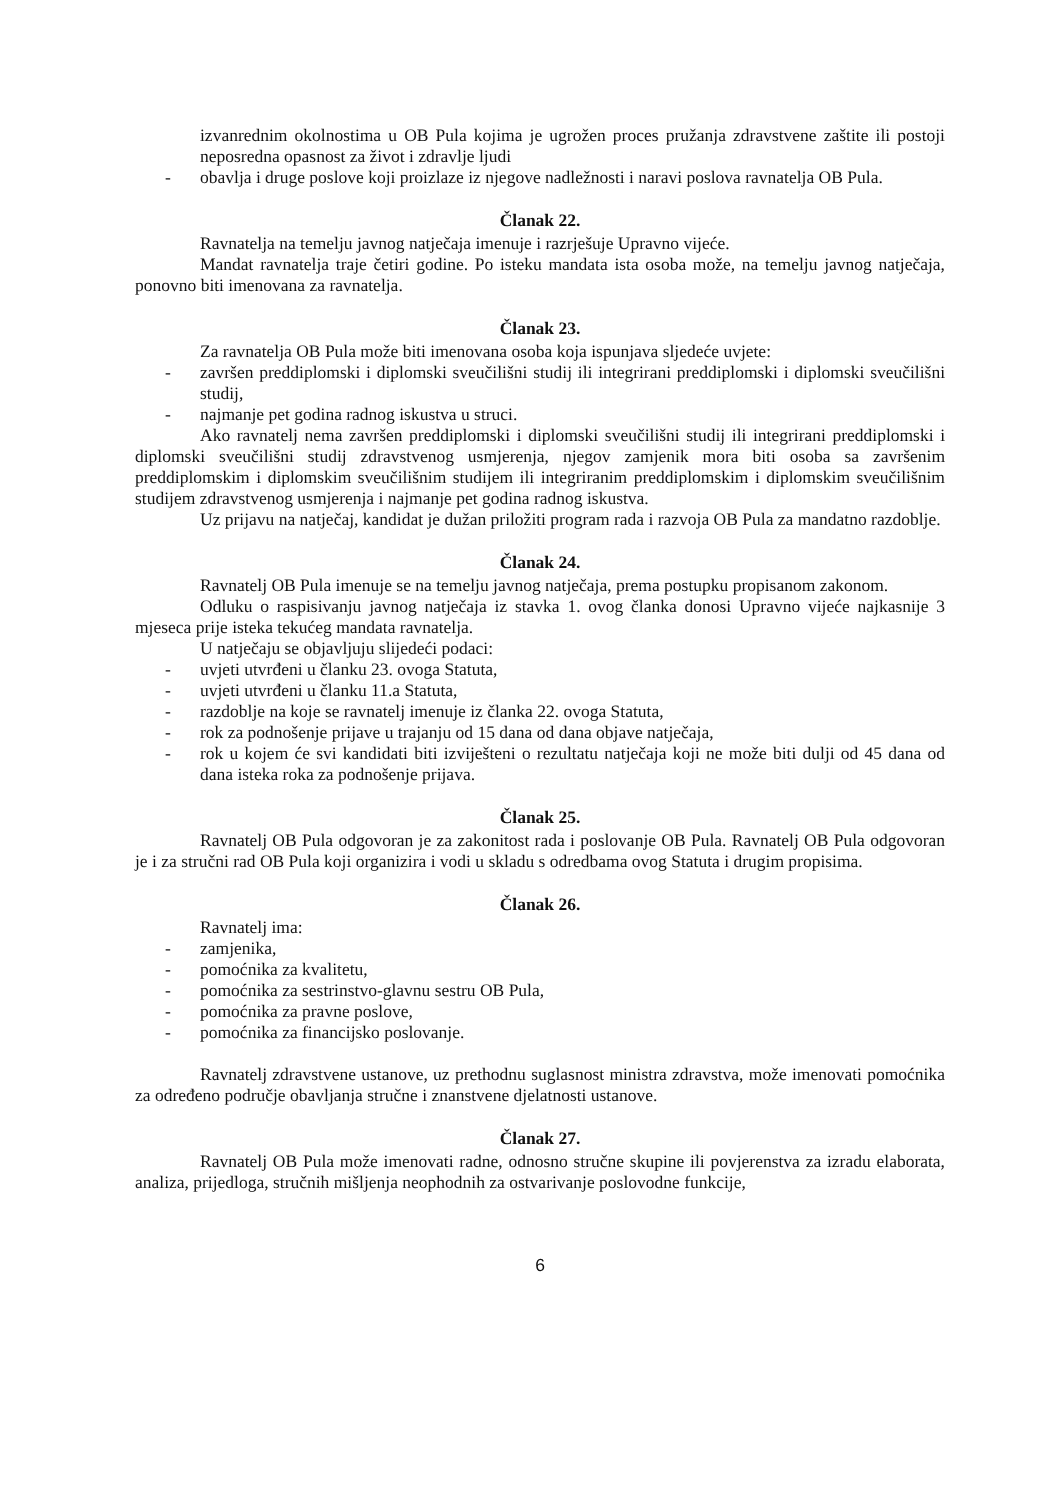izvanrednim okolnostima u OB Pula kojima je ugrožen proces pružanja zdravstvene zaštite ili postoji neposredna opasnost za život i zdravlje ljudi
- obavlja i druge poslove koji proizlaze iz njegove nadležnosti i naravi poslova ravnatelja OB Pula.
Članak 22.
Ravnatelja na temelju javnog natječaja imenuje i razrješuje Upravno vijeće.
Mandat ravnatelja traje četiri godine. Po isteku mandata ista osoba može, na temelju javnog natječaja, ponovno biti imenovana za ravnatelja.
Članak 23.
Za ravnatelja OB Pula može biti imenovana osoba koja ispunjava sljedeće uvjete:
- završen preddiplomski i diplomski sveučilišni studij ili integrirani preddiplomski i diplomski sveučilišni studij,
- najmanje pet godina radnog iskustva u struci.
Ako ravnatelj nema završen preddiplomski i diplomski sveučilišni studij ili integrirani preddiplomski i diplomski sveučilišni studij zdravstvenog usmjerenja, njegov zamjenik mora biti osoba sa završenim preddiplomskim i diplomskim sveučilišnim studijem ili integriranim preddiplomskim i diplomskim sveučilišnim studijem zdravstvenog usmjerenja i najmanje pet godina radnog iskustva.
Uz prijavu na natječaj, kandidat je dužan priložiti program rada i razvoja OB Pula za mandatno razdoblje.
Članak 24.
Ravnatelj OB Pula imenuje se na temelju javnog natječaja, prema postupku propisanom zakonom.
Odluku o raspisivanju javnog natječaja iz stavka 1. ovog članka donosi Upravno vijeće najkasnije 3 mjeseca prije isteka tekućeg mandata ravnatelja.
U natječaju se objavljuju slijedeći podaci:
- uvjeti utvrđeni u članku 23. ovoga Statuta,
- uvjeti utvrđeni u članku 11.a Statuta,
- razdoblje na koje se ravnatelj imenuje iz članka 22. ovoga Statuta,
- rok za podnošenje prijave u trajanju od 15 dana od dana objave natječaja,
- rok u kojem će svi kandidati biti izviješteni o rezultatu natječaja koji ne može biti dulji od 45 dana od dana isteka roka za podnošenje prijava.
Članak 25.
Ravnatelj OB Pula odgovoran je za zakonitost rada i poslovanje OB Pula. Ravnatelj OB Pula odgovoran je i za stručni rad OB Pula koji organizira i vodi u skladu s odredbama ovog Statuta i drugim propisima.
Članak 26.
Ravnatelj ima:
- zamjenika,
- pomoćnika za kvalitetu,
- pomoćnika za sestrinstvo-glavnu sestru OB Pula,
- pomoćnika za pravne poslove,
- pomoćnika za financijsko poslovanje.
Ravnatelj zdravstvene ustanove, uz prethodnu suglasnost ministra zdravstva, može imenovati pomoćnika za određeno područje obavljanja stručne i znanstvene djelatnosti ustanove.
Članak 27.
Ravnatelj OB Pula može imenovati radne, odnosno stručne skupine ili povjerenstva za izradu elaborata, analiza, prijedloga, stručnih mišljenja neophodnih za ostvarivanje poslovodne funkcije,
6